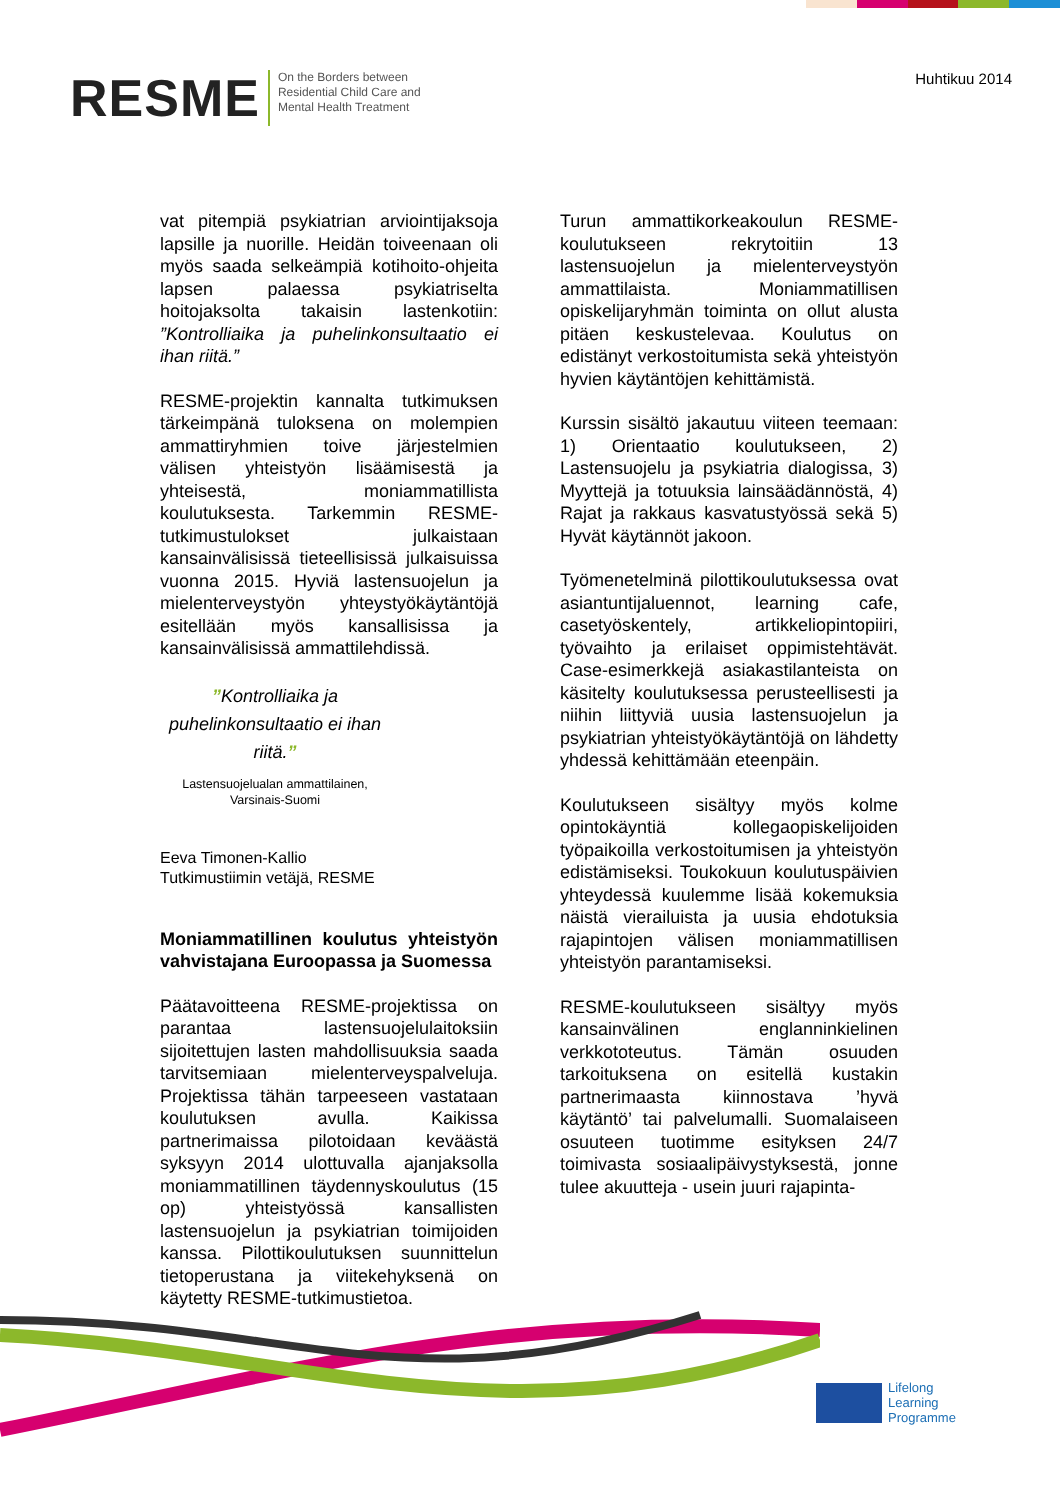RESME
On the Borders between
Residential Child Care and
Mental Health Treatment
Huhtikuu 2014
vat pitempiä psykiatrian arviointijaksoja lapsille ja nuorille. Heidän toiveenaan oli myös saada selkeämpiä kotihoito-ohjeita lapsen palaessa psykiatriselta hoitojaksolta takaisin lastenkotiin: ”Kontrolliaika ja puhelinkonsultaatio ei ihan riitä.”
RESME-projektin kannalta tutkimuksen tärkeimpänä tuloksena on molempien ammattiryhmien toive järjestelmien välisen yhteistyön lisäämisestä ja yhteisestä, moniammatillista koulutuksesta. Tarkemmin RESME-tutkimustulokset julkaistaan kansainvälisissä tieteellisissä julkaisuissa vuonna 2015. Hyviä lastensuojelun ja mielenterveystyön yhteystyökäytäntöjä esitellään myös kansallisissa ja kansainvälisissä ammattilehdissä.
”Kontrolliaika ja puhelinkonsultaatio ei ihan riitä.”
Lastensuojelualan ammattilainen, Varsinais-Suomi
Eeva Timonen-Kallio
Tutkimustiimin vetäjä, RESME
Moniammatillinen koulutus yhteistyön vahvistajana Euroopassa ja Suomessa
Päätavoitteena RESME-projektissa on parantaa lastensuojelulaitoksiin sijoitettujen lasten mahdollisuuksia saada tarvitsemiaan mielenterveyspalveluja. Projektissa tähän tarpeeseen vastataan koulutuksen avulla. Kaikissa partnerimaissa pilotoidaan keväästä syksyyn 2014 ulottuvalla ajanjaksolla moniammatillinen täydennyskoulutus (15 op) yhteistyössä kansallisten lastensuojelun ja psykiatrian toimijoiden kanssa. Pilottikoulutuksen suunnittelun tietoperustana ja viitekehyksenä on käytetty RESME-tutkimustietoa.
Turun ammattikorkeakoulun RESME-koulutukseen rekrytoitiin 13 lastensuojelun ja mielenterveystyön ammattilaista. Moniammatillisen opiskelijaryhmän toiminta on ollut alusta pitäen keskustelevaa. Koulutus on edistänyt verkostoitumista sekä yhteistyön hyvien käytäntöjen kehittämistä.
Kurssin sisältö jakautuu viiteen teemaan: 1) Orientaatio koulutukseen, 2) Lastensuojelu ja psykiatria dialogissa, 3) Myyttejä ja totuuksia lainsäädännöstä, 4) Rajat ja rakkaus kasvatustyössä sekä 5) Hyvät käytännöt jakoon.
Työmenetelminä pilottikoulutuksessa ovat asiantuntijaluennot, learning cafe, casetyöskentely, artikkeliopintopiiri, työvaihto ja erilaiset oppimistehtävät. Case-esimerkkejä asiakastilanteista on käsitelty koulutuksessa perusteellisesti ja niihin liittyviä uusia lastensuojelun ja psykiatrian yhteistyökäytäntöjä on lähdetty yhdessä kehittämään eteenpäin.
Koulutukseen sisältyy myös kolme opintokäyntiä kollegaopiskelijoiden työpaikoilla verkostoitumisen ja yhteistyön edistämiseksi. Toukokuun koulutuspäivien yhteydessä kuulemme lisää kokemuksia näistä vierailuista ja uusia ehdotuksia rajapintojen välisen moniammatillisen yhteistyön parantamiseksi.
RESME-koulutukseen sisältyy myös kansainvälinen englanninkielinen verkkototeutus. Tämän osuuden tarkoituksena on esitellä kustakin partnerimaasta kiinnostava ’hyvä käytäntö’ tai palvelumalli. Suomalaiseen osuuteen tuotimme esityksen 24/7 toimivasta sosiaalipäivystyksestä, jonne tulee akuutteja - usein juuri rajapinta-
Lifelong
Learning
Programme